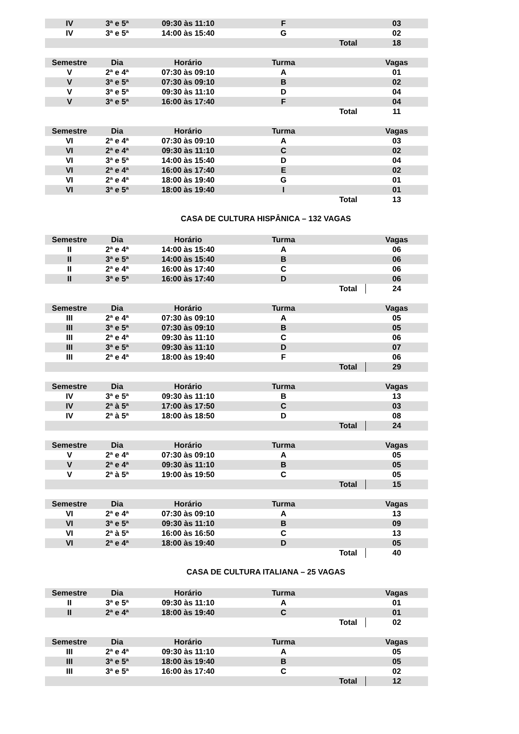| IV | 3ª e 5ª | 09:30 às 11:10 | F | | 03 |
| IV | 3ª e 5ª | 14:00 às 15:40 | G | | 02 |
| | | | | Total | 18 |
| Semestre | Dia | Horário | Turma | | Vagas |
| --- | --- | --- | --- | --- | --- |
| V | 2ª e 4ª | 07:30 às 09:10 | A | | 01 |
| V | 3ª e 5ª | 07:30 às 09:10 | B | | 02 |
| V | 3ª e 5ª | 09:30 às 11:10 | D | | 04 |
| V | 3ª e 5ª | 16:00 às 17:40 | F | | 04 |
| | | | | Total | 11 |
| Semestre | Dia | Horário | Turma | | Vagas |
| --- | --- | --- | --- | --- | --- |
| VI | 2ª e 4ª | 07:30 às 09:10 | A | | 03 |
| VI | 2ª e 4ª | 09:30 às 11:10 | C | | 02 |
| VI | 3ª e 5ª | 14:00 às 15:40 | D | | 04 |
| VI | 2ª e 4ª | 16:00 às 17:40 | E | | 02 |
| VI | 2ª e 4ª | 18:00 às 19:40 | G | | 01 |
| VI | 3ª e 5ª | 18:00 às 19:40 | I | | 01 |
| | | | | Total | 13 |
CASA DE CULTURA HISPÂNICA – 132 VAGAS
| Semestre | Dia | Horário | Turma | | Vagas |
| --- | --- | --- | --- | --- | --- |
| II | 2ª e 4ª | 14:00 às 15:40 | A | | 06 |
| II | 3ª e 5ª | 14:00 às 15:40 | B | | 06 |
| II | 2ª e 4ª | 16:00 às 17:40 | C | | 06 |
| II | 3ª e 5ª | 16:00 às 17:40 | D | | 06 |
| | | | | Total | 24 |
| Semestre | Dia | Horário | Turma | | Vagas |
| --- | --- | --- | --- | --- | --- |
| III | 2ª e 4ª | 07:30 às 09:10 | A | | 05 |
| III | 3ª e 5ª | 07:30 às 09:10 | B | | 05 |
| III | 2ª e 4ª | 09:30 às 11:10 | C | | 06 |
| III | 3ª e 5ª | 09:30 às 11:10 | D | | 07 |
| III | 2ª e 4ª | 18:00 às 19:40 | F | | 06 |
| | | | | Total | 29 |
| Semestre | Dia | Horário | Turma | | Vagas |
| --- | --- | --- | --- | --- | --- |
| IV | 3ª e 5ª | 09:30 às 11:10 | B | | 13 |
| IV | 2ª à 5ª | 17:00 às 17:50 | C | | 03 |
| IV | 2ª à 5ª | 18:00 às 18:50 | D | | 08 |
| | | | | Total | 24 |
| Semestre | Dia | Horário | Turma | | Vagas |
| --- | --- | --- | --- | --- | --- |
| V | 2ª e 4ª | 07:30 às 09:10 | A | | 05 |
| V | 2ª e 4ª | 09:30 às 11:10 | B | | 05 |
| V | 2ª à 5ª | 19:00 às 19:50 | C | | 05 |
| | | | | Total | 15 |
| Semestre | Dia | Horário | Turma | | Vagas |
| --- | --- | --- | --- | --- | --- |
| VI | 2ª e 4ª | 07:30 às 09:10 | A | | 13 |
| VI | 3ª e 5ª | 09:30 às 11:10 | B | | 09 |
| VI | 2ª à 5ª | 16:00 às 16:50 | C | | 13 |
| VI | 2ª e 4ª | 18:00 às 19:40 | D | | 05 |
| | | | | Total | 40 |
CASA DE CULTURA ITALIANA – 25 VAGAS
| Semestre | Dia | Horário | Turma | | Vagas |
| --- | --- | --- | --- | --- | --- |
| II | 3ª e 5ª | 09:30 às 11:10 | A | | 01 |
| II | 2ª e 4ª | 18:00 às 19:40 | C | | 01 |
| | | | | Total | 02 |
| Semestre | Dia | Horário | Turma | | Vagas |
| --- | --- | --- | --- | --- | --- |
| III | 2ª e 4ª | 09:30 às 11:10 | A | | 05 |
| III | 3ª e 5ª | 18:00 às 19:40 | B | | 05 |
| III | 3ª e 5ª | 16:00 às 17:40 | C | | 02 |
| | | | | Total | 12 |